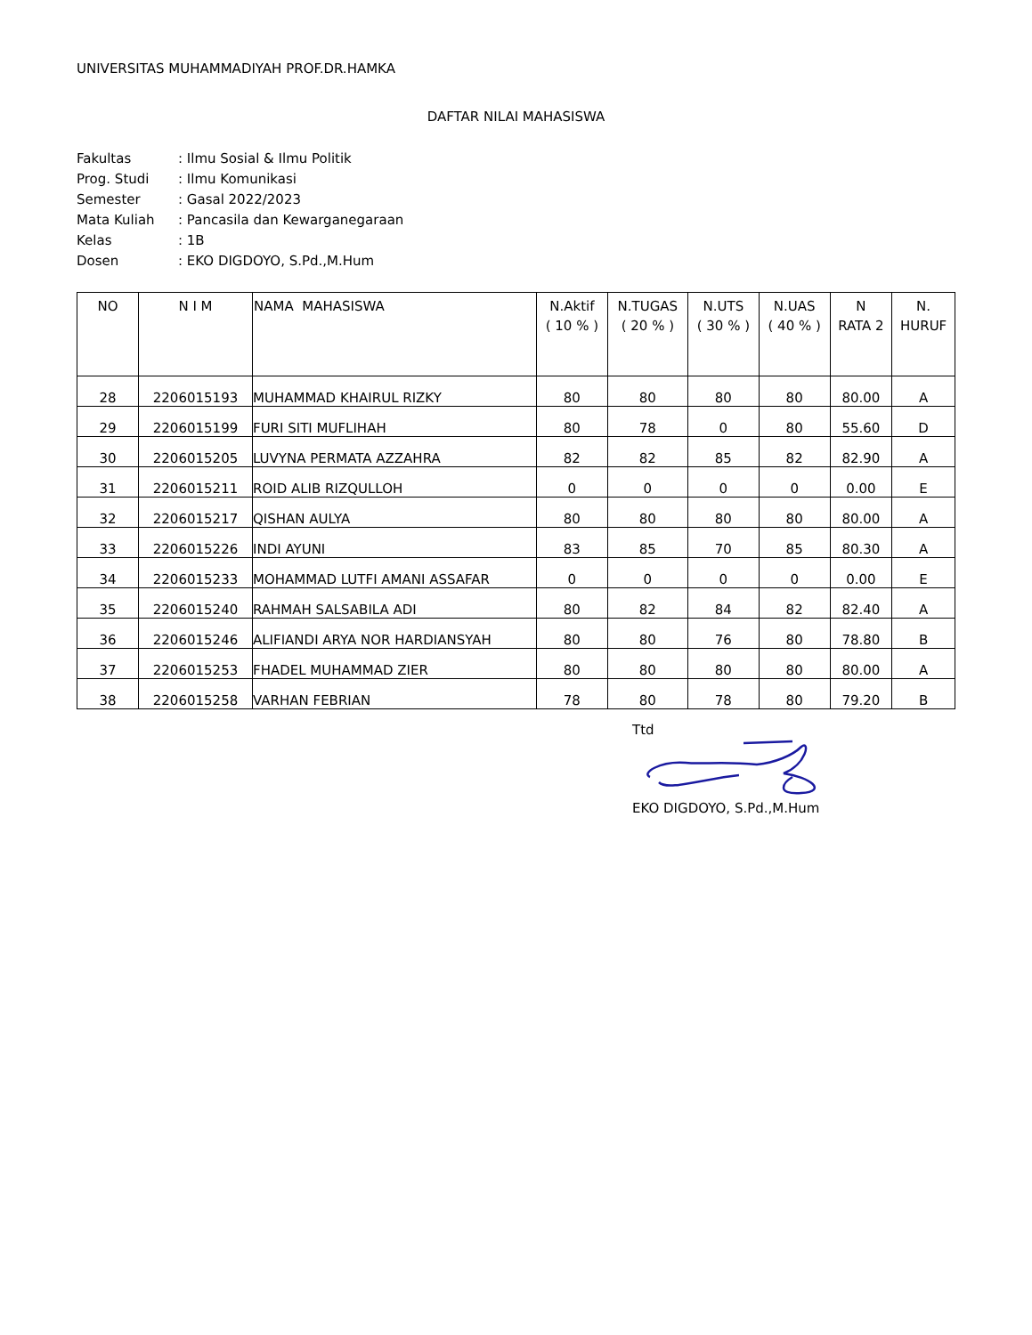UNIVERSITAS MUHAMMADIYAH PROF.DR.HAMKA
DAFTAR NILAI MAHASISWA
| Fakultas | : Ilmu Sosial & Ilmu Politik |
| Prog. Studi | : Ilmu Komunikasi |
| Semester | : Gasal 2022/2023 |
| Mata Kuliah | : Pancasila dan Kewarganegaraan |
| Kelas | : 1B |
| Dosen | : EKO DIGDOYO, S.Pd.,M.Hum |
| NO | N I M | NAMA MAHASISWA | N.Aktif ( 10 % ) | N.TUGAS ( 20 % ) | N.UTS ( 30 % ) | N.UAS ( 40 % ) | N RATA 2 | N. HURUF |
| --- | --- | --- | --- | --- | --- | --- | --- | --- |
| 28 | 2206015193 | MUHAMMAD KHAIRUL RIZKY | 80 | 80 | 80 | 80 | 80.00 | A |
| 29 | 2206015199 | FURI SITI MUFLIHAH | 80 | 78 | 0 | 80 | 55.60 | D |
| 30 | 2206015205 | LUVYNA PERMATA AZZAHRA | 82 | 82 | 85 | 82 | 82.90 | A |
| 31 | 2206015211 | ROID ALIB RIZQULLOH | 0 | 0 | 0 | 0 | 0.00 | E |
| 32 | 2206015217 | QISHAN AULYA | 80 | 80 | 80 | 80 | 80.00 | A |
| 33 | 2206015226 | INDI AYUNI | 83 | 85 | 70 | 85 | 80.30 | A |
| 34 | 2206015233 | MOHAMMAD LUTFI AMANI ASSAFAR | 0 | 0 | 0 | 0 | 0.00 | E |
| 35 | 2206015240 | RAHMAH SALSABILA ADI | 80 | 82 | 84 | 82 | 82.40 | A |
| 36 | 2206015246 | ALIFIANDI ARYA NOR HARDIANSYAH | 80 | 80 | 76 | 80 | 78.80 | B |
| 37 | 2206015253 | FHADEL MUHAMMAD ZIER | 80 | 80 | 80 | 80 | 80.00 | A |
| 38 | 2206015258 | VARHAN FEBRIAN | 78 | 80 | 78 | 80 | 79.20 | B |
Ttd
EKO DIGDOYO, S.Pd.,M.Hum